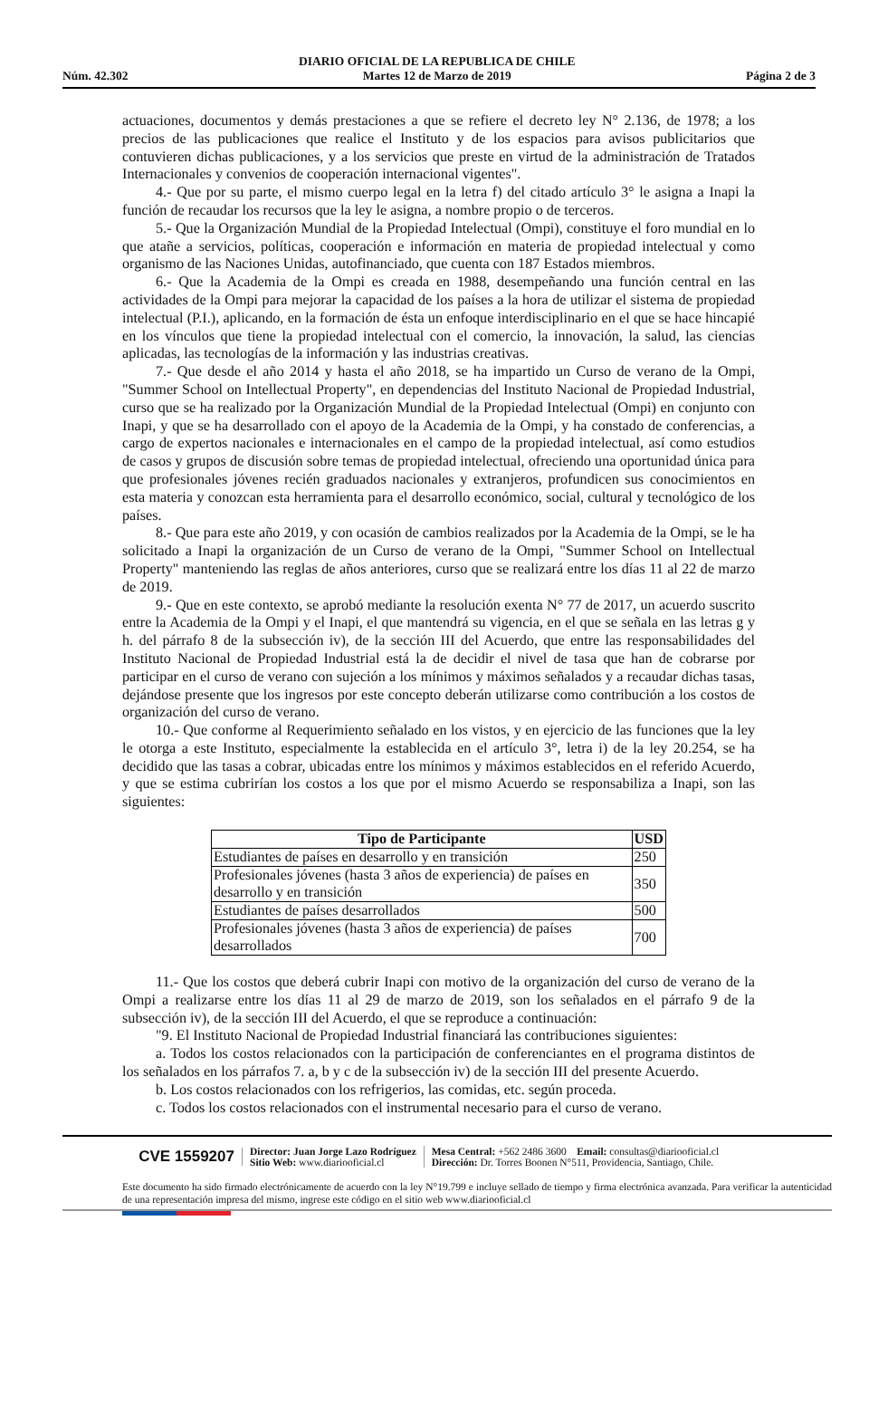Núm. 42.302 DIARIO OFICIAL DE LA REPUBLICA DE CHILE
Martes 12 de Marzo de 2019 Página 2 de 3
actuaciones, documentos y demás prestaciones a que se refiere el decreto ley N° 2.136, de 1978; a los precios de las publicaciones que realice el Instituto y de los espacios para avisos publicitarios que contuvieren dichas publicaciones, y a los servicios que preste en virtud de la administración de Tratados Internacionales y convenios de cooperación internacional vigentes".
4.- Que por su parte, el mismo cuerpo legal en la letra f) del citado artículo 3° le asigna a Inapi la función de recaudar los recursos que la ley le asigna, a nombre propio o de terceros.
5.- Que la Organización Mundial de la Propiedad Intelectual (Ompi), constituye el foro mundial en lo que atañe a servicios, políticas, cooperación e información en materia de propiedad intelectual y como organismo de las Naciones Unidas, autofinanciado, que cuenta con 187 Estados miembros.
6.- Que la Academia de la Ompi es creada en 1988, desempeñando una función central en las actividades de la Ompi para mejorar la capacidad de los países a la hora de utilizar el sistema de propiedad intelectual (P.I.), aplicando, en la formación de ésta un enfoque interdisciplinario en el que se hace hincapié en los vínculos que tiene la propiedad intelectual con el comercio, la innovación, la salud, las ciencias aplicadas, las tecnologías de la información y las industrias creativas.
7.- Que desde el año 2014 y hasta el año 2018, se ha impartido un Curso de verano de la Ompi, "Summer School on Intellectual Property", en dependencias del Instituto Nacional de Propiedad Industrial, curso que se ha realizado por la Organización Mundial de la Propiedad Intelectual (Ompi) en conjunto con Inapi, y que se ha desarrollado con el apoyo de la Academia de la Ompi, y ha constado de conferencias, a cargo de expertos nacionales e internacionales en el campo de la propiedad intelectual, así como estudios de casos y grupos de discusión sobre temas de propiedad intelectual, ofreciendo una oportunidad única para que profesionales jóvenes recién graduados nacionales y extranjeros, profundicen sus conocimientos en esta materia y conozcan esta herramienta para el desarrollo económico, social, cultural y tecnológico de los países.
8.- Que para este año 2019, y con ocasión de cambios realizados por la Academia de la Ompi, se le ha solicitado a Inapi la organización de un Curso de verano de la Ompi, "Summer School on Intellectual Property" manteniendo las reglas de años anteriores, curso que se realizará entre los días 11 al 22 de marzo de 2019.
9.- Que en este contexto, se aprobó mediante la resolución exenta N° 77 de 2017, un acuerdo suscrito entre la Academia de la Ompi y el Inapi, el que mantendrá su vigencia, en el que se señala en las letras g y h. del párrafo 8 de la subsección iv), de la sección III del Acuerdo, que entre las responsabilidades del Instituto Nacional de Propiedad Industrial está la de decidir el nivel de tasa que han de cobrarse por participar en el curso de verano con sujeción a los mínimos y máximos señalados y a recaudar dichas tasas, dejándose presente que los ingresos por este concepto deberán utilizarse como contribución a los costos de organización del curso de verano.
10.- Que conforme al Requerimiento señalado en los vistos, y en ejercicio de las funciones que la ley le otorga a este Instituto, especialmente la establecida en el artículo 3°, letra i) de la ley 20.254, se ha decidido que las tasas a cobrar, ubicadas entre los mínimos y máximos establecidos en el referido Acuerdo, y que se estima cubrirían los costos a los que por el mismo Acuerdo se responsabiliza a Inapi, son las siguientes:
| Tipo de Participante | USD |
| --- | --- |
| Estudiantes de países en desarrollo y en transición | 250 |
| Profesionales jóvenes (hasta 3 años de experiencia) de países en desarrollo y en transición | 350 |
| Estudiantes de países desarrollados | 500 |
| Profesionales jóvenes (hasta 3 años de experiencia) de países desarrollados | 700 |
11.- Que los costos que deberá cubrir Inapi con motivo de la organización del curso de verano de la Ompi a realizarse entre los días 11 al 29 de marzo de 2019, son los señalados en el párrafo 9 de la subsección iv), de la sección III del Acuerdo, el que se reproduce a continuación:
"9. El Instituto Nacional de Propiedad Industrial financiará las contribuciones siguientes:
a. Todos los costos relacionados con la participación de conferenciantes en el programa distintos de los señalados en los párrafos 7. a, b y c de la subsección iv) de la sección III del presente Acuerdo.
b. Los costos relacionados con los refrigerios, las comidas, etc. según proceda.
c. Todos los costos relacionados con el instrumental necesario para el curso de verano.
CVE 1559207
Director: Juan Jorge Lazo Rodríguez
Sitio Web: www.diariooficial.cl
Mesa Central: +562 2486 3600 Email: consultas@diariooficial.cl
Dirección: Dr. Torres Boonen N°511, Providencia, Santiago, Chile.
Este documento ha sido firmado electrónicamente de acuerdo con la ley N°19.799 e incluye sellado de tiempo y firma electrónica avanzada. Para verificar la autenticidad de una representación impresa del mismo, ingrese este código en el sitio web www.diariooficial.cl